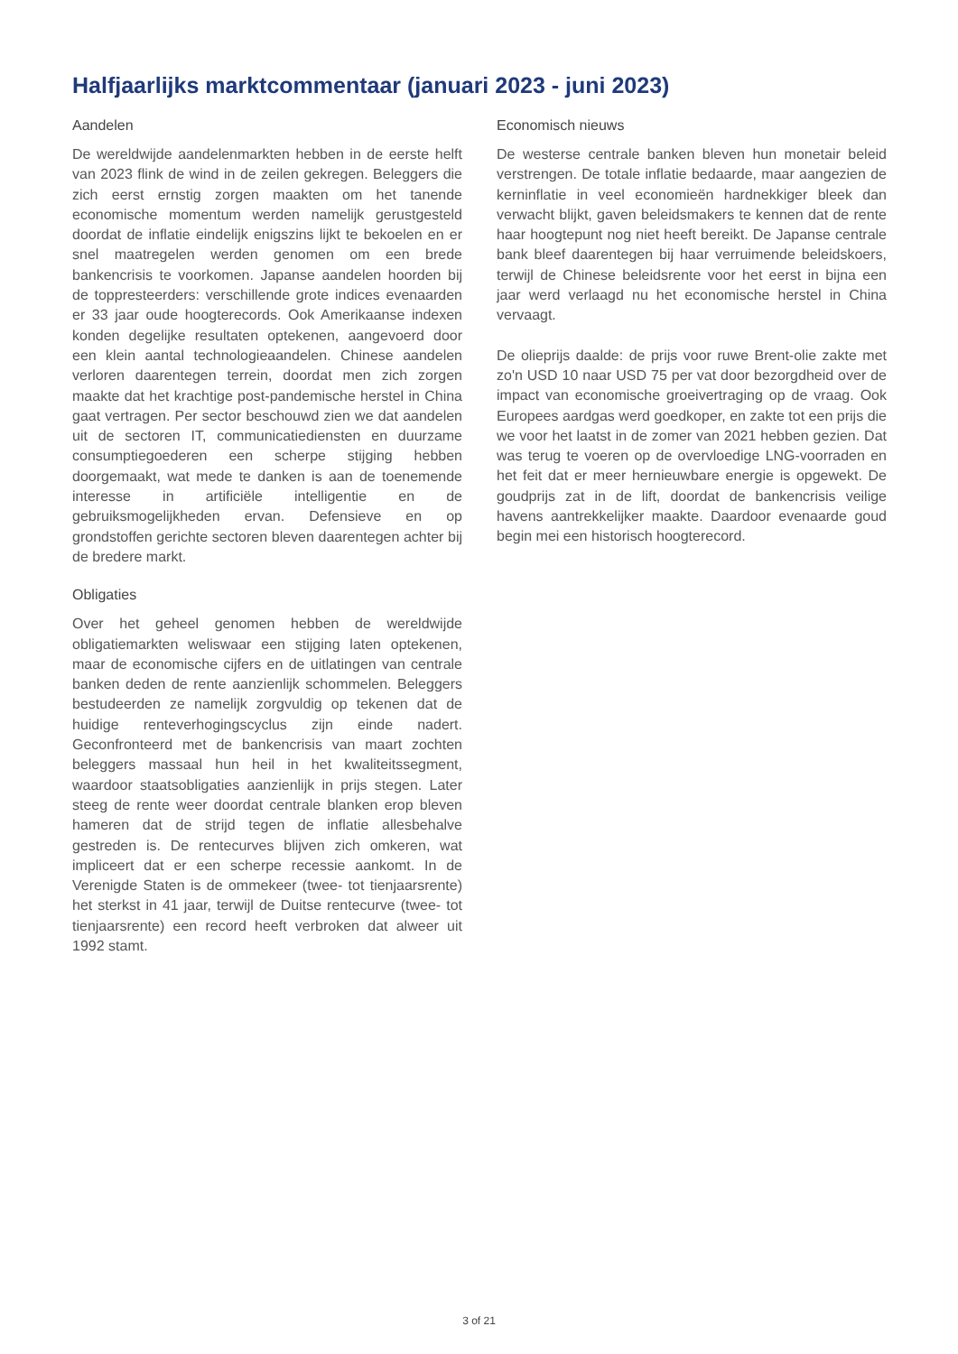Halfjaarlijks marktcommentaar (januari 2023 - juni 2023)
Aandelen
De wereldwijde aandelenmarkten hebben in de eerste helft van 2023 flink de wind in de zeilen gekregen. Beleggers die zich eerst ernstig zorgen maakten om het tanende economische momentum werden namelijk gerustgesteld doordat de inflatie eindelijk enigszins lijkt te bekoelen en er snel maatregelen werden genomen om een brede bankencrisis te voorkomen. Japanse aandelen hoorden bij de toppresteerders: verschillende grote indices evenaarden er 33 jaar oude hoogterecords. Ook Amerikaanse indexen konden degelijke resultaten optekenen, aangevoerd door een klein aantal technologieaandelen. Chinese aandelen verloren daarentegen terrein, doordat men zich zorgen maakte dat het krachtige post-pandemische herstel in China gaat vertragen. Per sector beschouwd zien we dat aandelen uit de sectoren IT, communicatiediensten en duurzame consumptiegoederen een scherpe stijging hebben doorgemaakt, wat mede te danken is aan de toenemende interesse in artificiële intelligentie en de gebruiksmogelijkheden ervan. Defensieve en op grondstoffen gerichte sectoren bleven daarentegen achter bij de bredere markt.
Obligaties
Over het geheel genomen hebben de wereldwijde obligatiemarkten weliswaar een stijging laten optekenen, maar de economische cijfers en de uitlatingen van centrale banken deden de rente aanzienlijk schommelen. Beleggers bestudeerden ze namelijk zorgvuldig op tekenen dat de huidige renteverhogingscyclus zijn einde nadert. Geconfronteerd met de bankencrisis van maart zochten beleggers massaal hun heil in het kwaliteitssegment, waardoor staatsobligaties aanzienlijk in prijs stegen. Later steeg de rente weer doordat centrale blanken erop bleven hameren dat de strijd tegen de inflatie allesbehalve gestreden is. De rentecurves blijven zich omkeren, wat impliceert dat er een scherpe recessie aankomt. In de Verenigde Staten is de ommekeer (twee- tot tienjaarsrente) het sterkst in 41 jaar, terwijl de Duitse rentecurve (twee- tot tienjaarsrente) een record heeft verbroken dat alweer uit 1992 stamt.
Economisch nieuws
De westerse centrale banken bleven hun monetair beleid verstrengen. De totale inflatie bedaarde, maar aangezien de kerninflatie in veel economieën hardnekkiger bleek dan verwacht blijkt, gaven beleidsmakers te kennen dat de rente haar hoogtepunt nog niet heeft bereikt. De Japanse centrale bank bleef daarentegen bij haar verruimende beleidskoers, terwijl de Chinese beleidsrente voor het eerst in bijna een jaar werd verlaagd nu het economische herstel in China vervaagt.
De olieprijs daalde: de prijs voor ruwe Brent-olie zakte met zo'n USD 10 naar USD 75 per vat door bezorgdheid over de impact van economische groeivertraging op de vraag. Ook Europees aardgas werd goedkoper, en zakte tot een prijs die we voor het laatst in de zomer van 2021 hebben gezien. Dat was terug te voeren op de overvloedige LNG-voorraden en het feit dat er meer hernieuwbare energie is opgewekt. De goudprijs zat in de lift, doordat de bankencrisis veilige havens aantrekkelijker maakte. Daardoor evenaarde goud begin mei een historisch hoogterecord.
3 of 21